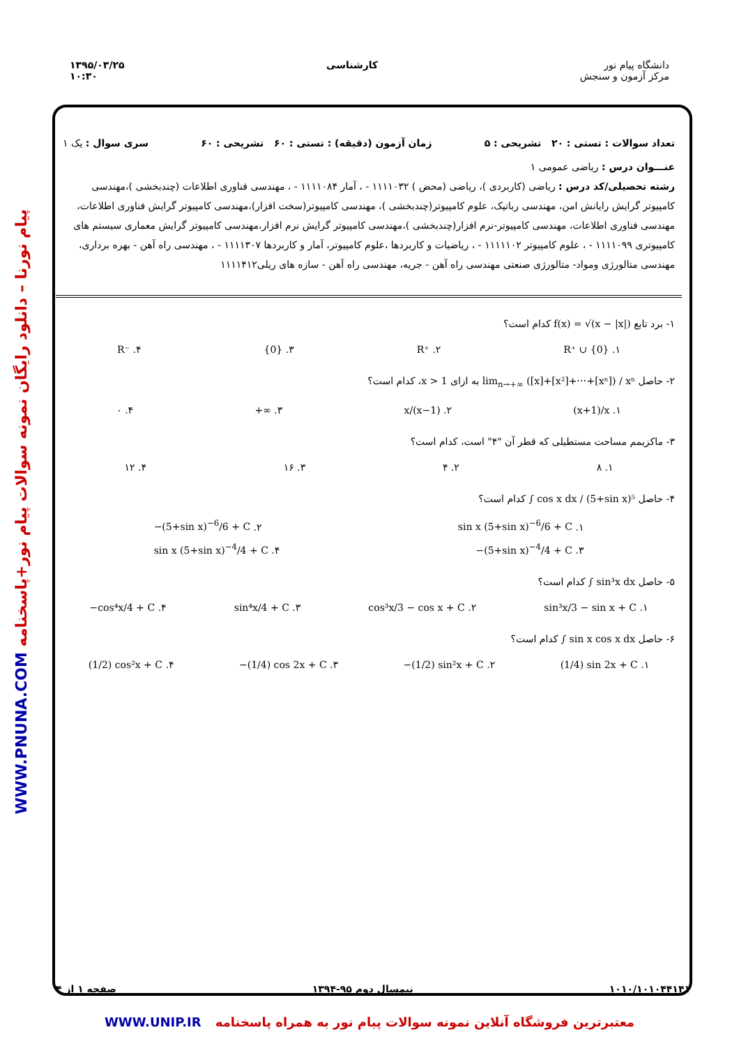دانشگاه پیام نور
مرکز آزمون و سنجش
کارشناسی ۱۳۹۵/۰۳/۲۵
۱۰:۳۰
WWW.PNUNA.COM پیام نورنا – دانلود رایگان نمونه سوالات پیام نور+پاسخنامه
تعداد سوالات : تستی : ۲۰ تشریحی : ۵ زمان آزمون (دقیقه) : تستی : ۶۰ تشریحی : ۶۰ سری سوال : یک ۱
عنـــوان درس : ریاضی عمومی ۱
رشته تحصیلی/کد درس : ریاضی (کاربردی )، ریاضی (محض ) ۱۱۱۱۰۳۲ - ، آمار ۱۱۱۱۰۸۴ - ، مهندسی فناوری اطلاعات (چندبخشی )،مهندسی کامپیوتر گرایش رایانش امن، مهندسی رباتیک، علوم کامپیوتر(چندبخشی )، مهندسی کامپیوتر(سخت افزار)،مهندسی کامپیوتر گرایش فناوری اطلاعات، مهندسی فناوری اطلاعات، مهندسی کامپیوتر-نرم افزار(چندبخشی )،مهندسی کامپیوتر گرایش نرم افزار،مهندسی کامپیوتر گرایش معماری سیستم های کامپیوتری ۱۱۱۱۰۹۹ - ، علوم کامپیوتر ۱۱۱۱۱۰۲ - ، ریاضیات و کاربردها ،علوم کامپیوتر، آمار و کاربردها ۱۱۱۱۳۰۷ - ، مهندسی راه آهن - بهره برداری، مهندسی متالورژی ومواد- متالورژی صنعتی مهندسی راه آهن - جریه، مهندسی راه آهن - سازه های ریلی۱۱۱۱۴۱۲
۱- برد تابع f(x) = √(x − |x|) کدام است؟
۱. R⁺ ∪ {0} ۲. R⁺ ۳. {0} ۴. R⁻
۲- حاصل lim<sub>n→+∞</sub> ([x]+[x²]+⋯+[xⁿ]) / xⁿ به ازای x > 1، کدام است؟
۱. (x+1)/x ۲. x/(x−1) ۳. +∞ ۴. ۰
۳- ماکزیمم مساحت مستطیلی که قطر آن "۴" است، کدام است؟
۱. ۸ ۲. ۴ ۳. ۱۶ ۴. ۱۲
۴- حاصل ∫ cos x dx / (5+sin x)⁵ کدام است؟
۱. sin x (5+sin x)<sup>−6</sup>/6 + C ۲. −(5+sin x)<sup>−6</sup>/6 + C
۳. −(5+sin x)<sup>−4</sup>/4 + C ۴. sin x (5+sin x)<sup>−4</sup>/4 + C
۵- حاصل ∫ sin³x dx کدام است؟
۱. sin³x/3 − sin x + C ۲. cos³x/3 − cos x + C ۳. sin⁴x/4 + C ۴. −cos⁴x/4 + C
۶- حاصل ∫ sin x cos x dx کدام است؟
۱. (1/4) sin 2x + C ۲. −(1/2) sin²x + C ۳. −(1/4) cos 2x + C ۴. (1/2) cos²x + C
۱۰۱۰/۱۰۱۰۴۴۱۴۱ نیمسال دوم ۹۵-۱۳۹۴ صفحه ۱ از ۴
معتبرترین فروشگاه آنلاین نمونه سوالات پیام نور به همراه پاسخنامه WWW.UNIP.IR